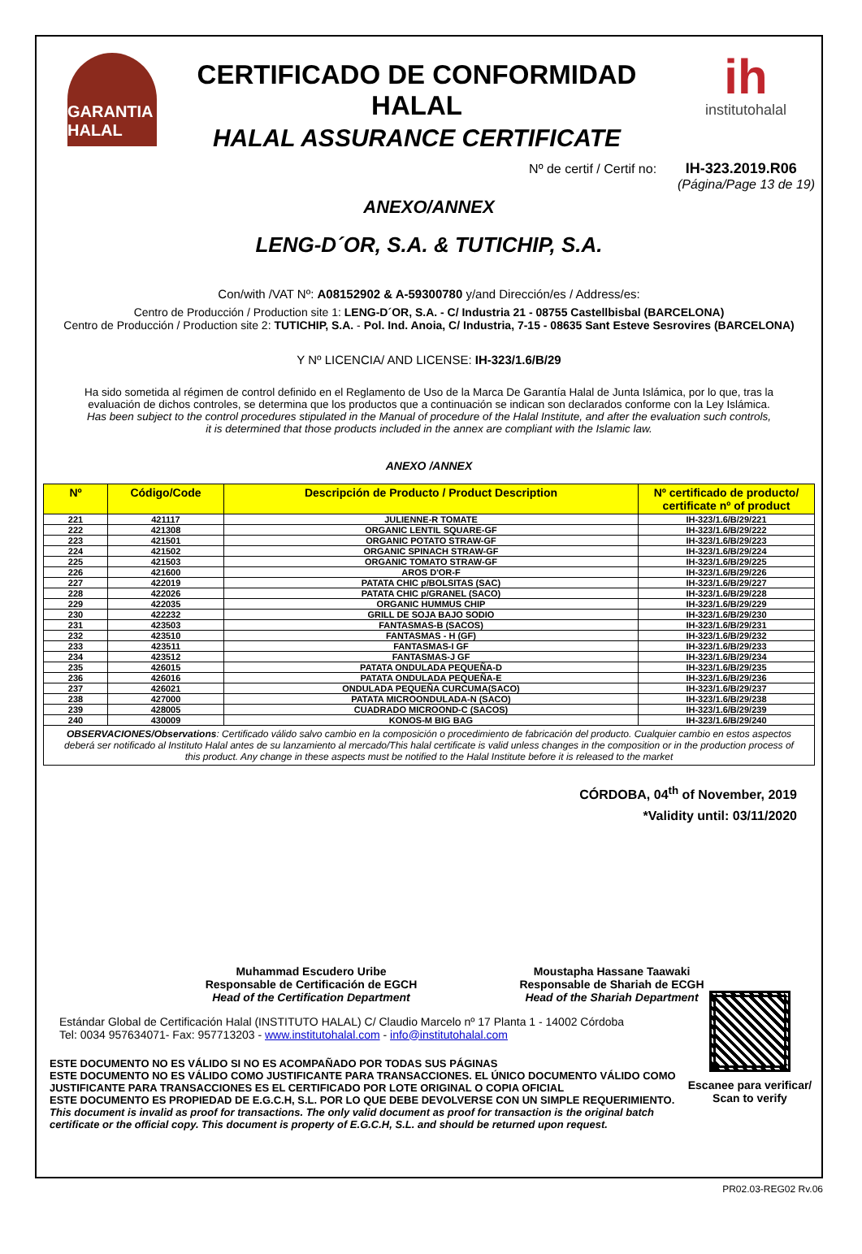GARANTIA HALAL
CERTIFICADO DE CONFORMIDAD HALAL
HALAL ASSURANCE CERTIFICATE
ih
institutohalal
Nº de certif / Certif no: IH-323.2019.R06
(Página/Page 13 de 19)
ANEXO/ANNEX
LENG-D´OR, S.A. & TUTICHIP, S.A.
Con/with /VAT Nº: A08152902 & A-59300780 y/and Dirección/es / Address/es:
Centro de Producción / Production site 1: LENG-D´OR, S.A. - C/ Industria 21 - 08755 Castellbisbal (BARCELONA)
Centro de Producción / Production site 2: TUTICHIP, S.A. - Pol. Ind. Anoia, C/ Industria, 7-15 - 08635 Sant Esteve Sesrovires (BARCELONA)
Y Nº LICENCIA/ AND LICENSE: IH-323/1.6/B/29
Ha sido sometida al régimen de control definido en el Reglamento de Uso de la Marca De Garantía Halal de Junta Islámica, por lo que, tras la evaluación de dichos controles, se determina que los productos que a continuación se indican son declarados conforme con la Ley Islámica.
Has been subject to the control procedures stipulated in the Manual of procedure of the Halal Institute, and after the evaluation such controls, it is determined that those products included in the annex are compliant with the Islamic law.
ANEXO /ANNEX
| Nº | Código/Code | Descripción de Producto / Product Description | Nº certificado de producto/ certificate nº of product |
| --- | --- | --- | --- |
| 221 | 421117 | JULIENNE-R TOMATE | IH-323/1.6/B/29/221 |
| 222 | 421308 | ORGANIC LENTIL SQUARE-GF | IH-323/1.6/B/29/222 |
| 223 | 421501 | ORGANIC POTATO STRAW-GF | IH-323/1.6/B/29/223 |
| 224 | 421502 | ORGANIC SPINACH STRAW-GF | IH-323/1.6/B/29/224 |
| 225 | 421503 | ORGANIC TOMATO STRAW-GF | IH-323/1.6/B/29/225 |
| 226 | 421600 | AROS D'OR-F | IH-323/1.6/B/29/226 |
| 227 | 422019 | PATATA CHIC p/BOLSITAS (SAC) | IH-323/1.6/B/29/227 |
| 228 | 422026 | PATATA CHIC p/GRANEL (SACO) | IH-323/1.6/B/29/228 |
| 229 | 422035 | ORGANIC HUMMUS CHIP | IH-323/1.6/B/29/229 |
| 230 | 422232 | GRILL DE SOJA BAJO SODIO | IH-323/1.6/B/29/230 |
| 231 | 423503 | FANTASMAS-B (SACOS) | IH-323/1.6/B/29/231 |
| 232 | 423510 | FANTASMAS - H (GF) | IH-323/1.6/B/29/232 |
| 233 | 423511 | FANTASMAS-I GF | IH-323/1.6/B/29/233 |
| 234 | 423512 | FANTASMAS-J GF | IH-323/1.6/B/29/234 |
| 235 | 426015 | PATATA ONDULADA PEQUEÑA-D | IH-323/1.6/B/29/235 |
| 236 | 426016 | PATATA ONDULADA PEQUEÑA-E | IH-323/1.6/B/29/236 |
| 237 | 426021 | ONDULADA PEQUEÑA CURCUMA(SACO) | IH-323/1.6/B/29/237 |
| 238 | 427000 | PATATA MICROONDULADA-N (SACO) | IH-323/1.6/B/29/238 |
| 239 | 428005 | CUADRADO MICROOND-C (SACOS) | IH-323/1.6/B/29/239 |
| 240 | 430009 | KONOS-M BIG BAG | IH-323/1.6/B/29/240 |
| OBSERVACIONES/Observations : Certificado válido salvo cambio en la composición o procedimiento de fabricación del producto. Cualquier cambio en estos aspectos deberá ser notificado al Instituto Halal antes de su lanzamiento al mercado/This halal certificate is valid unless changes in the composition or in the production process of this product. Any change in these aspects must be notified to the Halal Institute before it is released to the market | | | |
CÓRDOBA, 04<sup>th</sup> of November, 2019
*Validity until: 03/11/2020
Muhammad Escudero Uribe
Responsable de Certificación de EGCH
Head of the Certification Department
Moustapha Hassane Taawaki
Responsable de Shariah de ECGH
Head of the Shariah Department
Estándar Global de Certificación Halal (INSTITUTO HALAL) C/ Claudio Marcelo nº 17 Planta 1 - 14002 Córdoba
Tel: 0034 957634071- Fax: 957713203 - www.institutohalal.com - info@institutohalal.com
ESTE DOCUMENTO NO ES VÁLIDO SI NO ES ACOMPAÑADO POR TODAS SUS PÁGINAS
ESTE DOCUMENTO NO ES VÁLIDO COMO JUSTIFICANTE PARA TRANSACCIONES. EL ÚNICO DOCUMENTO VÁLIDO COMO JUSTIFICANTE PARA TRANSACCIONES ES EL CERTIFICADO POR LOTE ORIGINAL O COPIA OFICIAL
ESTE DOCUMENTO ES PROPIEDAD DE E.G.C.H, S.L. POR LO QUE DEBE DEVOLVERSE CON UN SIMPLE REQUERIMIENTO.
This document is invalid as proof for transactions. The only valid document as proof for transaction is the original batch certificate or the official copy. This document is property of E.G.C.H, S.L. and should be returned upon request.
Escanee para verificar/
Scan to verify
PR02.03-REG02 Rv.06